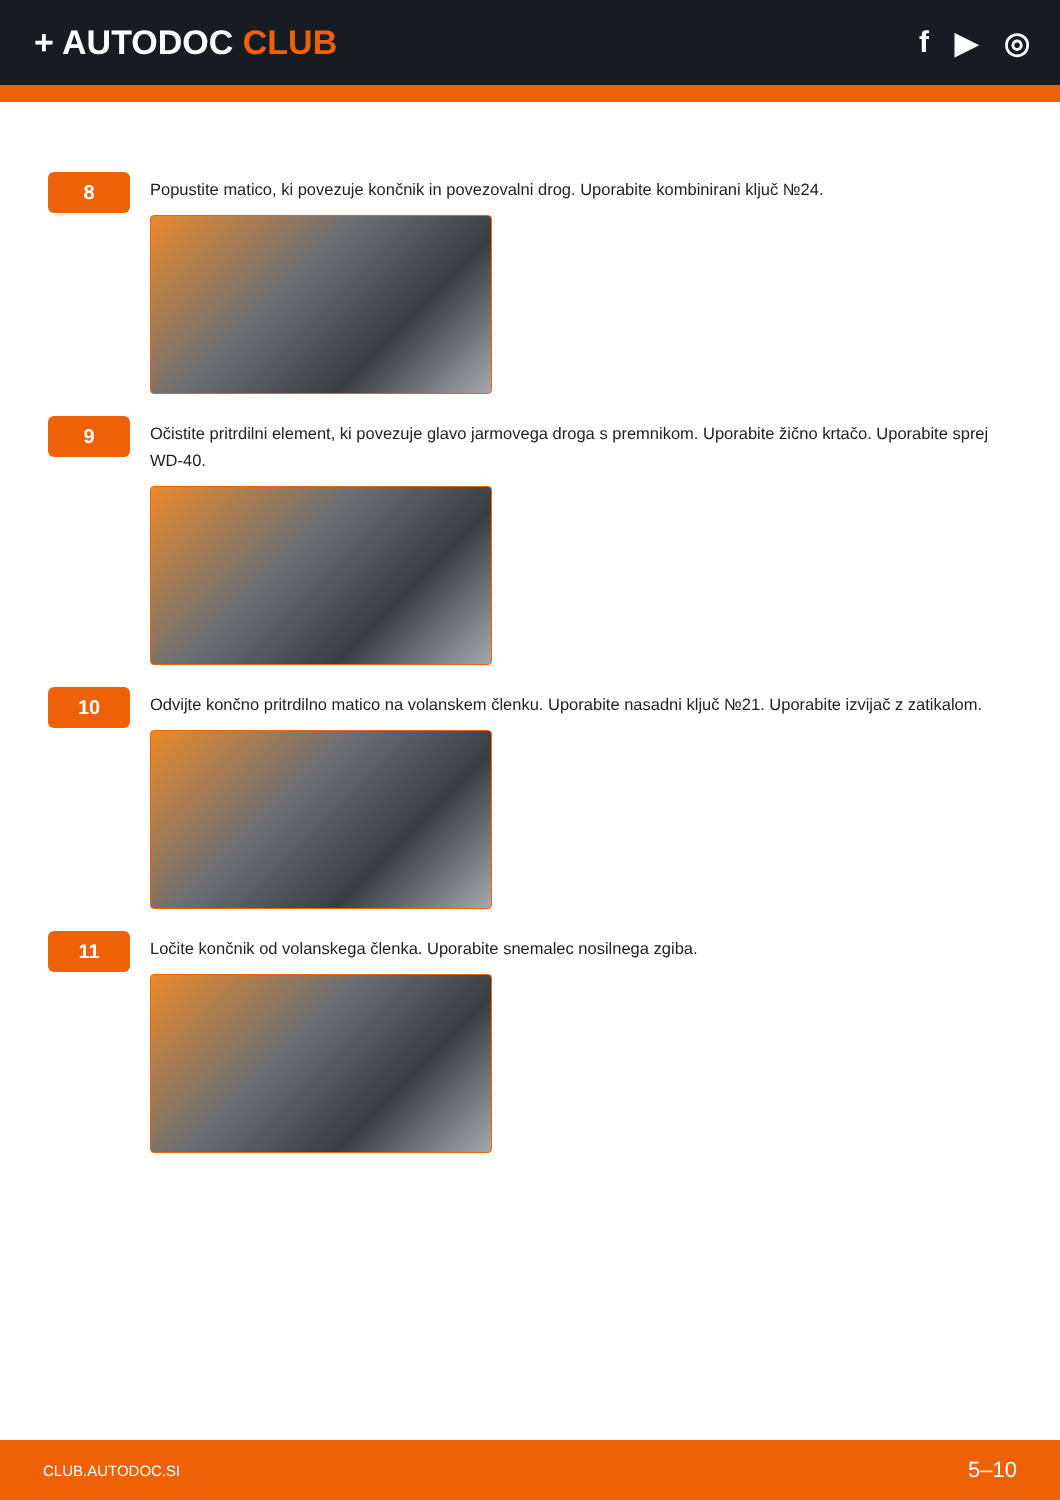+ AUTODOC CLUB f ▶ ◎
8
Popustite matico, ki povezuje končnik in povezovalni drog. Uporabite kombinirani ključ №24.
9
Očistite pritrdilni element, ki povezuje glavo jarmovega droga s premnikom. Uporabite žično krtačo. Uporabite sprej WD-40.
10
Odvijte končno pritrdilno matico na volanskem členku. Uporabite nasadni ključ №21. Uporabite izvijač z zatikalom.
11
Ločite končnik od volanskega členka. Uporabite snemalec nosilnega zgiba.
CLUB.AUTODOC.SI 5–10